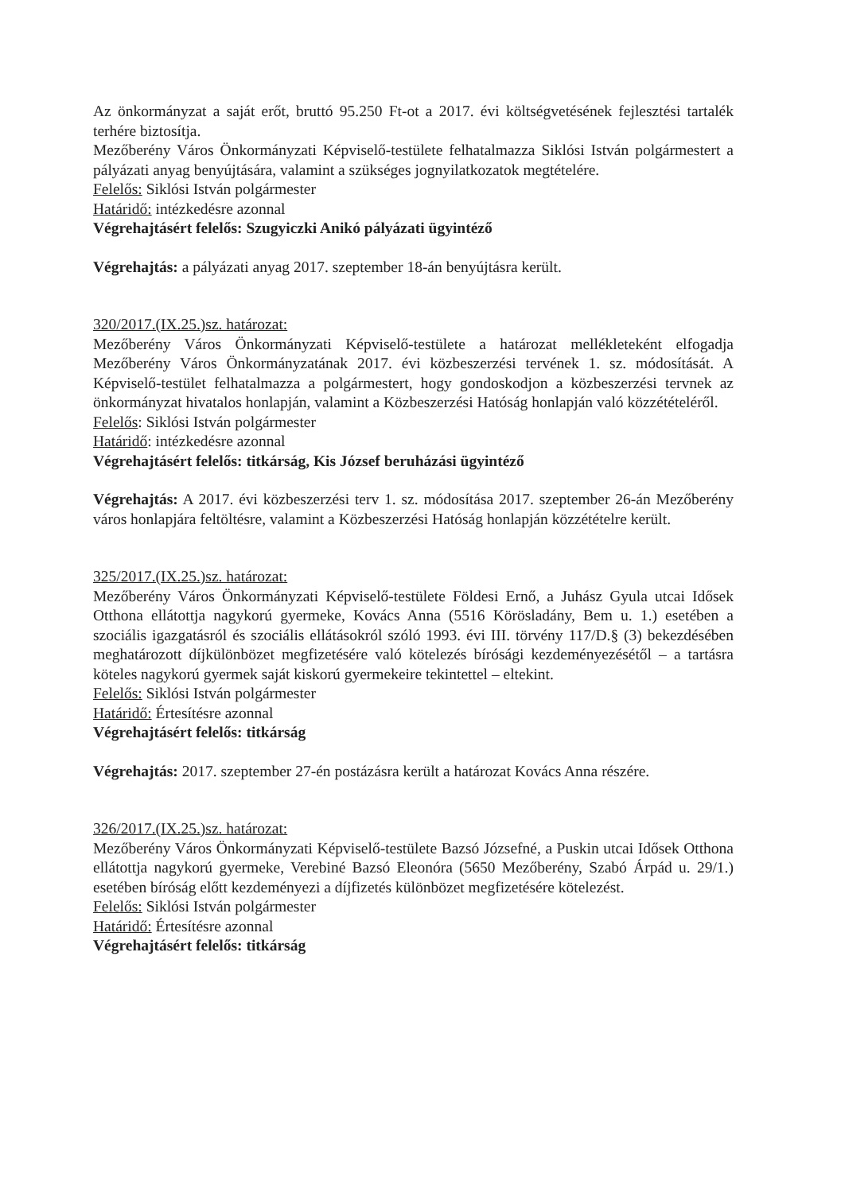Az önkormányzat a saját erőt, bruttó 95.250 Ft-ot a 2017. évi költségvetésének fejlesztési tartalék terhére biztosítja.
Mezőberény Város Önkormányzati Képviselő-testülete felhatalmazza Siklósi István polgármestert a pályázati anyag benyújtására, valamint a szükséges jognyilatkozatok megtételére.
Felelős: Siklósi István polgármester
Határidő: intézkedésre azonnal
Végrehajtásért felelős: Szugyiczki Anikó pályázati ügyintéző
Végrehajtás: a pályázati anyag 2017. szeptember 18-án benyújtásra került.
320/2017.(IX.25.)sz. határozat:
Mezőberény Város Önkormányzati Képviselő-testülete a határozat mellékleteként elfogadja Mezőberény Város Önkormányzatának 2017. évi közbeszerzési tervének 1. sz. módosítását. A Képviselő-testület felhatalmazza a polgármestert, hogy gondoskodjon a közbeszerzési tervnek az önkormányzat hivatalos honlapján, valamint a Közbeszerzési Hatóság honlapján való közzétételéről.
Felelős: Siklósi István polgármester
Határidő: intézkedésre azonnal
Végrehajtásért felelős: titkárság, Kis József beruházási ügyintéző
Végrehajtás: A 2017. évi közbeszerzési terv 1. sz. módosítása 2017. szeptember 26-án Mezőberény város honlapjára feltöltésre, valamint a Közbeszerzési Hatóság honlapján közzétételre került.
325/2017.(IX.25.)sz. határozat:
Mezőberény Város Önkormányzati Képviselő-testülete Földesi Ernő, a Juhász Gyula utcai Idősek Otthona ellátottja nagykorú gyermeke, Kovács Anna (5516 Körösladány, Bem u. 1.) esetében a szociális igazgatásról és szociális ellátásokról szóló 1993. évi III. törvény 117/D.§ (3) bekezdésében meghatározott díjkülönbözet megfizetésére való kötelezés bírósági kezdeményezésétől – a tartásra köteles nagykorú gyermek saját kiskorú gyermekeire tekintettel – eltekint.
Felelős: Siklósi István polgármester
Határidő: Értesítésre azonnal
Végrehajtásért felelős: titkárság
Végrehajtás: 2017. szeptember 27-én postázásra került a határozat Kovács Anna részére.
326/2017.(IX.25.)sz. határozat:
Mezőberény Város Önkormányzati Képviselő-testülete Bazsó Józsefné, a Puskin utcai Idősek Otthona ellátottja nagykorú gyermeke, Verebiné Bazsó Eleonóra (5650 Mezőberény, Szabó Árpád u. 29/1.) esetében bíróság előtt kezdeményezi a díjfizetés különbözet megfizetésére kötelezést.
Felelős: Siklósi István polgármester
Határidő: Értesítésre azonnal
Végrehajtásért felelős: titkárság